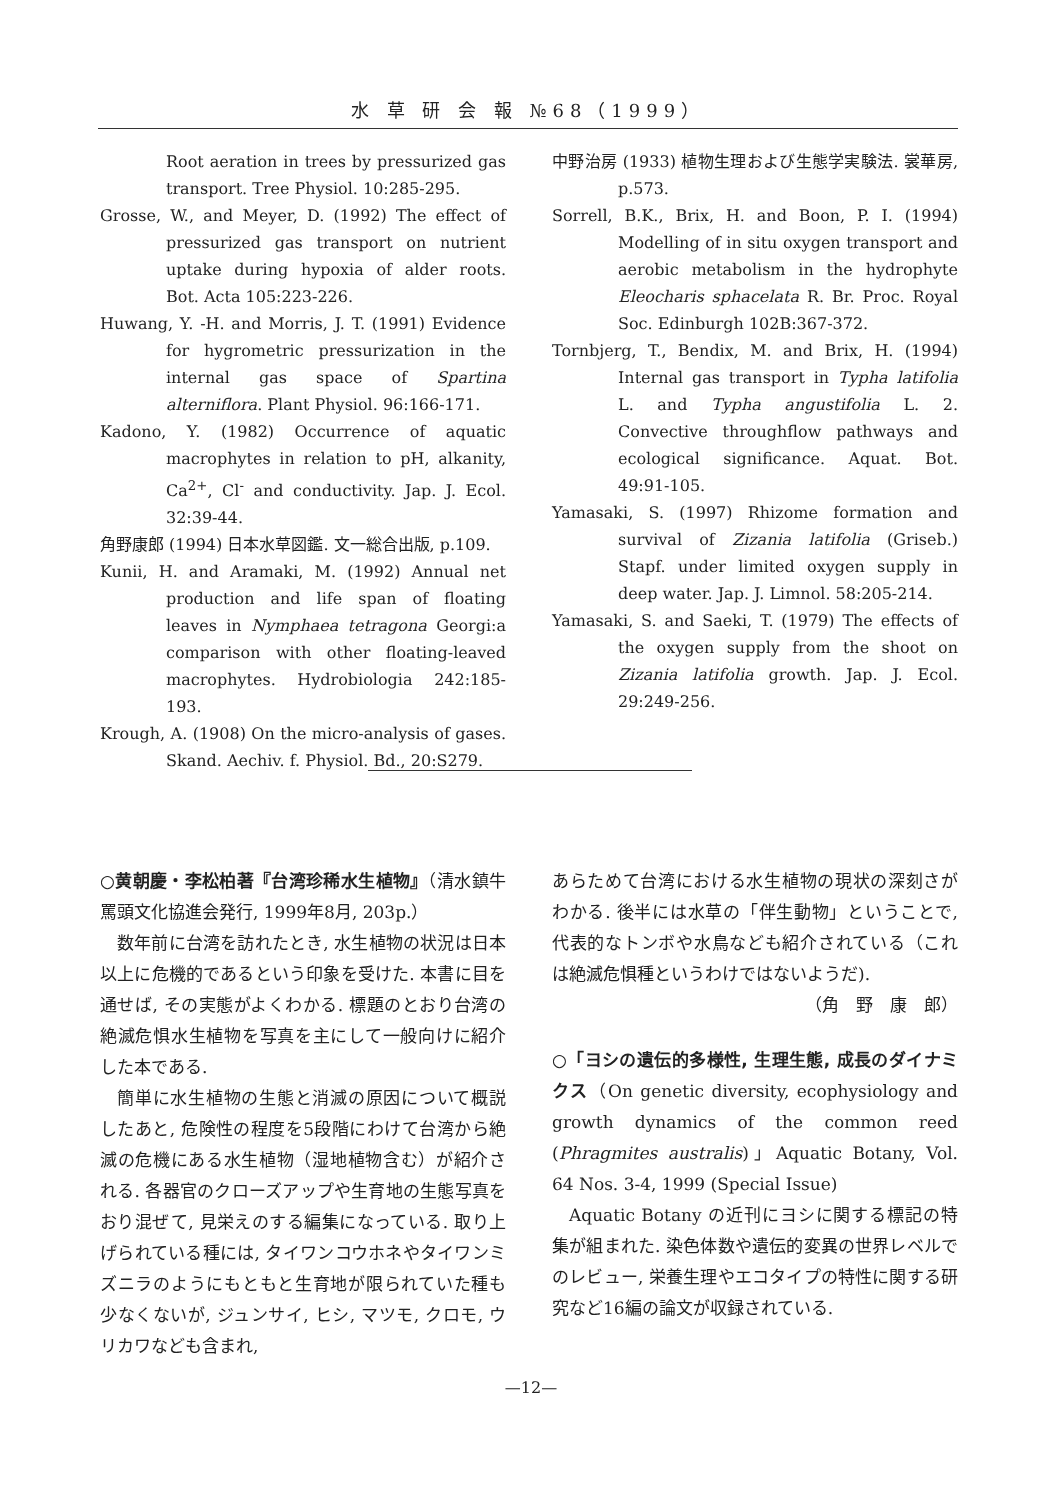水 草 研 会 報 №68（1999）
Root aeration in trees by pressurized gas transport. Tree Physiol. 10:285-295.
Grosse, W., and Meyer, D. (1992) The effect of pressurized gas transport on nutrient uptake during hypoxia of alder roots. Bot. Acta 105:223-226.
Huwang, Y. -H. and Morris, J. T. (1991) Evidence for hygrometric pressurization in the internal gas space of Spartina alterniflora. Plant Physiol. 96:166-171.
Kadono, Y. (1982) Occurrence of aquatic macrophytes in relation to pH, alkanity, Ca<sup>2+</sup>, Cl<sup>-</sup> and conductivity. Jap. J. Ecol. 32:39-44.
角野康郎 (1994) 日本水草図鑑. 文一総合出版, p.109.
Kunii, H. and Aramaki, M. (1992) Annual net production and life span of floating leaves in Nymphaea tetragona Georgi:a comparison with other floating-leaved macrophytes. Hydrobiologia 242:185-193.
Krough, A. (1908) On the micro-analysis of gases. Skand. Aechiv. f. Physiol. Bd., 20:S279.
中野治房 (1933) 植物生理および生態学実験法. 裳華房, p.573.
Sorrell, B.K., Brix, H. and Boon, P. I. (1994) Modelling of in situ oxygen transport and aerobic metabolism in the hydrophyte Eleocharis sphacelata R. Br. Proc. Royal Soc. Edinburgh 102B:367-372.
Tornbjerg, T., Bendix, M. and Brix, H. (1994) Internal gas transport in Typha latifolia L. and Typha angustifolia L. 2. Convective throughflow pathways and ecological significance. Aquat. Bot. 49:91-105.
Yamasaki, S. (1997) Rhizome formation and survival of Zizania latifolia (Griseb.) Stapf. under limited oxygen supply in deep water. Jap. J. Limnol. 58:205-214.
Yamasaki, S. and Saeki, T. (1979) The effects of the oxygen supply from the shoot on Zizania latifolia growth. Jap. J. Ecol. 29:249-256.
○黄朝慶・李松柏著『台湾珍稀水生植物』（清水鎮牛罵頭文化協進会発行, 1999年8月, 203p.）
数年前に台湾を訪れたとき, 水生植物の状況は日本以上に危機的であるという印象を受けた. 本書に目を通せば, その実態がよくわかる. 標題のとおり台湾の絶滅危惧水生植物を写真を主にして一般向けに紹介した本である.
簡単に水生植物の生態と消滅の原因について概説したあと, 危険性の程度を5段階にわけて台湾から絶滅の危機にある水生植物（湿地植物含む）が紹介される. 各器官のクローズアップや生育地の生態写真をおり混ぜて, 見栄えのする編集になっている. 取り上げられている種には, タイワンコウホネやタイワンミズニラのようにもともと生育地が限られていた種も少なくないが, ジュンサイ, ヒシ, マツモ, クロモ, ウリカワなども含まれ,
あらためて台湾における水生植物の現状の深刻さがわかる. 後半には水草の「伴生動物」ということで, 代表的なトンボや水鳥なども紹介されている（これは絶滅危惧種というわけではないようだ).
（角　野　康　郎）
○「ヨシの遺伝的多様性, 生理生態, 成長のダイナミクス（On genetic diversity, ecophysiology and growth dynamics of the common reed (Phragmites australis)」Aquatic Botany, Vol. 64 Nos. 3-4, 1999 (Special Issue)
Aquatic Botany の近刊にヨシに関する標記の特集が組まれた. 染色体数や遺伝的変異の世界レベルでのレビュー, 栄養生理やエコタイプの特性に関する研究など16編の論文が収録されている.
—12—